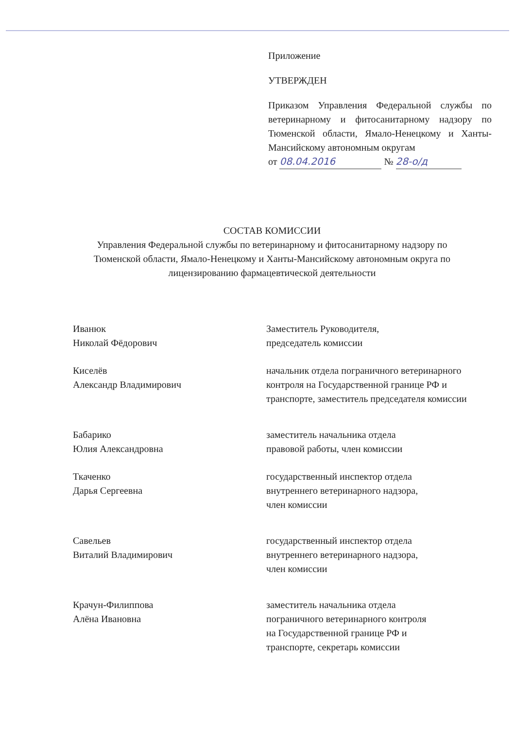Приложение
УТВЕРЖДЕН
Приказом Управления Федеральной службы по ветеринарному и фитосанитарному надзору по Тюменской области, Ямало-Ненецкому и Ханты-Мансийскому автономным округам
от 08.04.2016 № 28-о/д
СОСТАВ КОМИССИИ
Управления Федеральной службы по ветеринарному и фитосанитарному надзору по Тюменской области, Ямало-Ненецкому и Ханты-Мансийскому автономным округа по лицензированию фармацевтической деятельности
Иванюк
Николай Фёдорович
Заместитель Руководителя,
председатель комиссии
Киселёв
Александр Владимирович
начальник отдела пограничного ветеринарного контроля на Государственной границе РФ и транспорте, заместитель председателя комиссии
Бабарико
Юлия Александровна
заместитель начальника отдела
правовой работы, член комиссии
Ткаченко
Дарья Сергеевна
государственный инспектор отдела
внутреннего ветеринарного надзора,
член комиссии
Савельев
Виталий Владимирович
государственный инспектор отдела
внутреннего ветеринарного надзора,
член комиссии
Крачун-Филиппова
Алёна Ивановна
заместитель начальника отдела
пограничного ветеринарного контроля
на Государственной границе РФ и
транспорте, секретарь комиссии